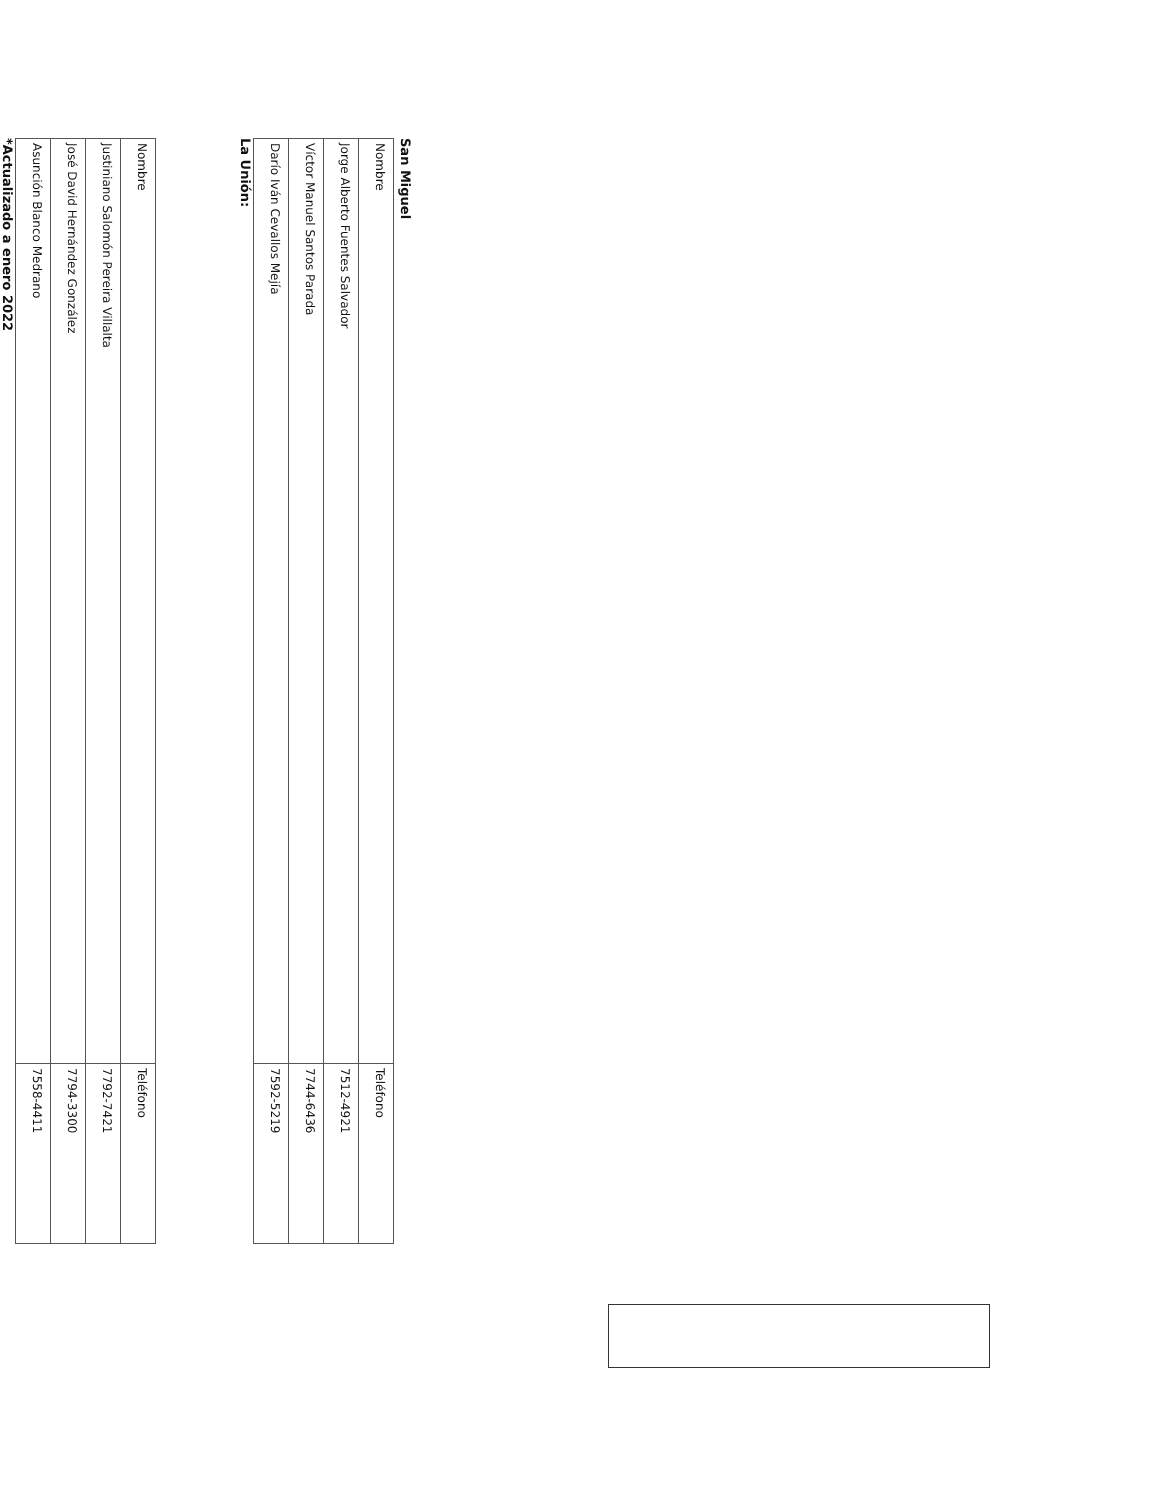San Miguel
| Nombre | Teléfono |
| Jorge Alberto Fuentes Salvador | 7512-4921 |
| Víctor Manuel Santos Parada | 7744-6436 |
| Darío Iván Cevallos Mejía | 7592-5219 |
La Unión:
| Nombre | Teléfono |
| Justiniano Salomón Pereira Villalta | 7792-7421 |
| José David Hernández González | 7794-3300 |
| Asunción Blanco Medrano | 7558-4411 |
*Actualizado a enero 2022